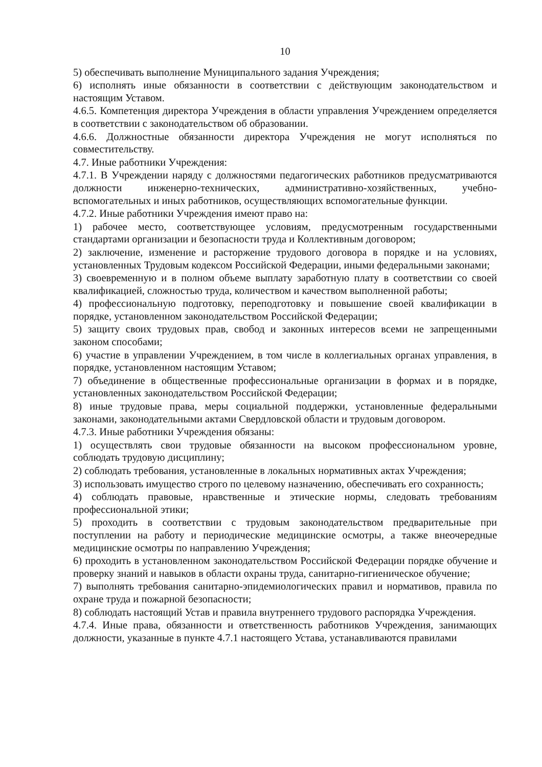10
5) обеспечивать выполнение Муниципального задания Учреждения;
6) исполнять иные обязанности в соответствии с действующим законодательством и настоящим Уставом.
4.6.5. Компетенция директора Учреждения в области управления Учреждением определяется в соответствии с законодательством об образовании.
4.6.6. Должностные обязанности директора Учреждения не могут исполняться по совместительству.
4.7. Иные работники Учреждения:
4.7.1. В Учреждении наряду с должностями педагогических работников предусматриваются должности инженерно-технических, административно-хозяйственных, учебно-вспомогательных и иных работников, осуществляющих вспомогательные функции.
4.7.2. Иные работники Учреждения имеют право на:
1) рабочее место, соответствующее условиям, предусмотренным государственными стандартами организации и безопасности труда и Коллективным договором;
2) заключение, изменение и расторжение трудового договора в порядке и на условиях, установленных Трудовым кодексом Российской Федерации, иными федеральными законами;
3) своевременную и в полном объеме выплату заработную плату в соответствии со своей квалификацией, сложностью труда, количеством и качеством выполненной работы;
4) профессиональную подготовку, переподготовку и повышение своей квалификации в порядке, установленном законодательством Российской Федерации;
5) защиту своих трудовых прав, свобод и законных интересов всеми не запрещенными законом способами;
6) участие в управлении Учреждением, в том числе в коллегиальных органах управления, в порядке, установленном настоящим Уставом;
7) объединение в общественные профессиональные организации в формах и в порядке, установленных законодательством Российской Федерации;
8) иные трудовые права, меры социальной поддержки, установленные федеральными законами, законодательными актами Свердловской области и трудовым договором.
4.7.3. Иные работники Учреждения обязаны:
1) осуществлять свои трудовые обязанности на высоком профессиональном уровне, соблюдать трудовую дисциплину;
2) соблюдать требования, установленные в локальных нормативных актах Учреждения;
3) использовать имущество строго по целевому назначению, обеспечивать его сохранность;
4) соблюдать правовые, нравственные и этические нормы, следовать требованиям профессиональной этики;
5) проходить в соответствии с трудовым законодательством предварительные при поступлении на работу и периодические медицинские осмотры, а также внеочередные медицинские осмотры по направлению Учреждения;
6) проходить в установленном законодательством Российской Федерации порядке обучение и проверку знаний и навыков в области охраны труда, санитарно-гигиеническое обучение;
7) выполнять требования санитарно-эпидемиологических правил и нормативов, правила по охране труда и пожарной безопасности;
8) соблюдать настоящий Устав и правила внутреннего трудового распорядка Учреждения.
4.7.4. Иные права, обязанности и ответственность работников Учреждения, занимающих должности, указанные в пункте 4.7.1 настоящего Устава, устанавливаются правилами